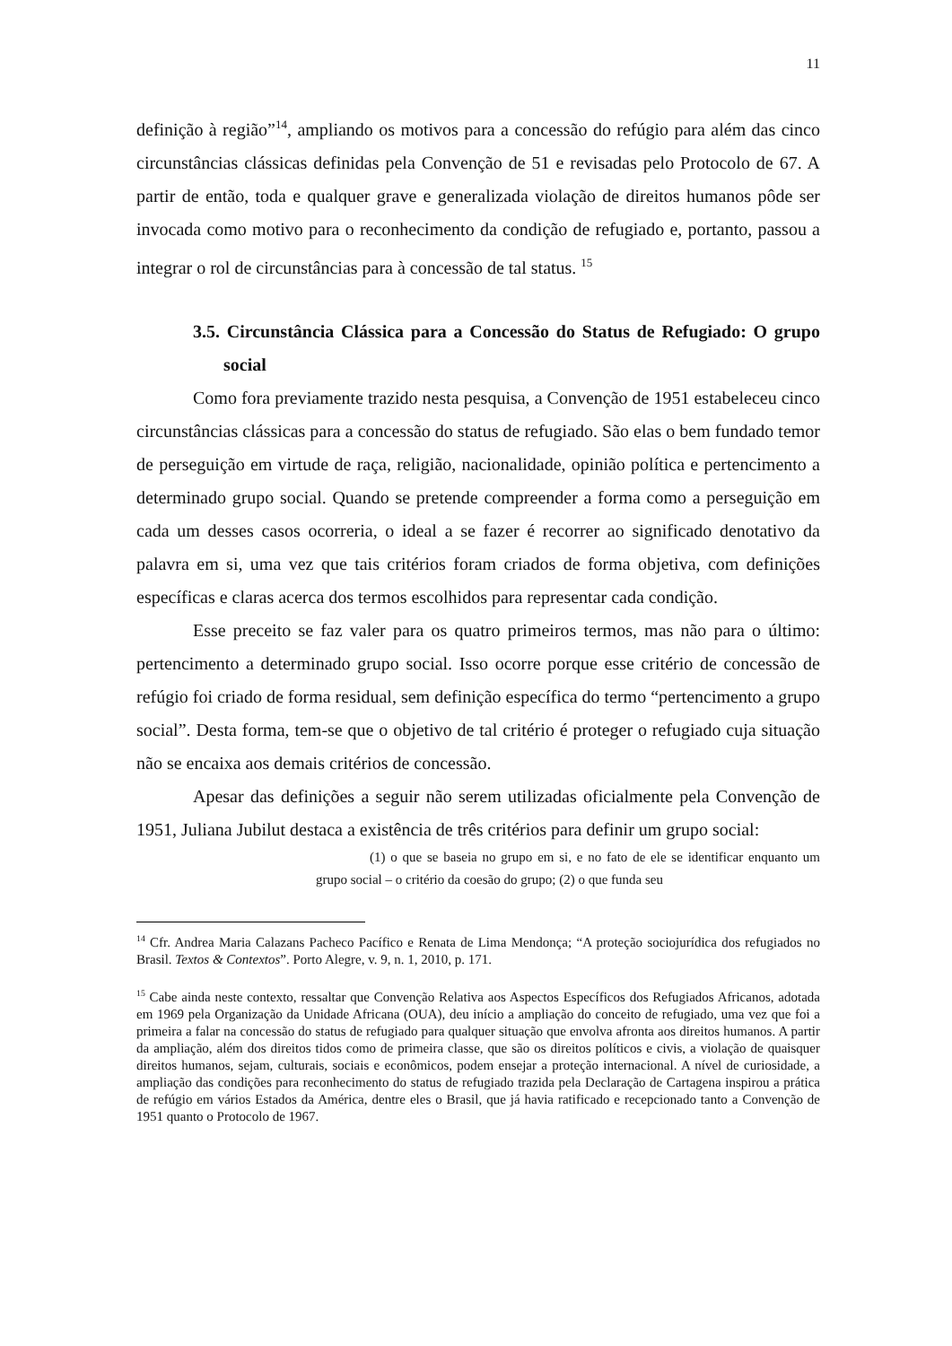11
definição à região”<sup>14</sup>, ampliando os motivos para a concessão do refúgio para além das cinco circunstâncias clássicas definidas pela Convenção de 51 e revisadas pelo Protocolo de 67. A partir de então, toda e qualquer grave e generalizada violação de direitos humanos pôde ser invocada como motivo para o reconhecimento da condição de refugiado e, portanto, passou a integrar o rol de circunstâncias para à concessão de tal status. <sup>15</sup>
3.5. Circunstância Clássica para a Concessão do Status de Refugiado: O grupo social
Como fora previamente trazido nesta pesquisa, a Convenção de 1951 estabeleceu cinco circunstâncias clássicas para a concessão do status de refugiado. São elas o bem fundado temor de perseguição em virtude de raça, religião, nacionalidade, opinião política e pertencimento a determinado grupo social. Quando se pretende compreender a forma como a perseguição em cada um desses casos ocorreria, o ideal a se fazer é recorrer ao significado denotativo da palavra em si, uma vez que tais critérios foram criados de forma objetiva, com definições específicas e claras acerca dos termos escolhidos para representar cada condição.
Esse preceito se faz valer para os quatro primeiros termos, mas não para o último: pertencimento a determinado grupo social. Isso ocorre porque esse critério de concessão de refúgio foi criado de forma residual, sem definição específica do termo “pertencimento a grupo social”. Desta forma, tem-se que o objetivo de tal critério é proteger o refugiado cuja situação não se encaixa aos demais critérios de concessão.
Apesar das definições a seguir não serem utilizadas oficialmente pela Convenção de 1951, Juliana Jubilut destaca a existência de três critérios para definir um grupo social:
(1) o que se baseia no grupo em si, e no fato de ele se identificar enquanto um grupo social – o critério da coesão do grupo; (2) o que funda seu
<sup>14</sup> Cfr. Andrea Maria Calazans Pacheco Pacífico e Renata de Lima Mendonça; “A proteção sociojurídica dos refugiados no Brasil. Textos & Contextos”. Porto Alegre, v. 9, n. 1, 2010, p. 171.
<sup>15</sup> Cabe ainda neste contexto, ressaltar que Convenção Relativa aos Aspectos Específicos dos Refugiados Africanos, adotada em 1969 pela Organização da Unidade Africana (OUA), deu início a ampliação do conceito de refugiado, uma vez que foi a primeira a falar na concessão do status de refugiado para qualquer situação que envolva afronta aos direitos humanos. A partir da ampliação, além dos direitos tidos como de primeira classe, que são os direitos políticos e civis, a violação de quaisquer direitos humanos, sejam, culturais, sociais e econômicos, podem ensejar a proteção internacional. A nível de curiosidade, a ampliação das condições para reconhecimento do status de refugiado trazida pela Declaração de Cartagena inspirou a prática de refúgio em vários Estados da América, dentre eles o Brasil, que já havia ratificado e recepcionado tanto a Convenção de 1951 quanto o Protocolo de 1967.